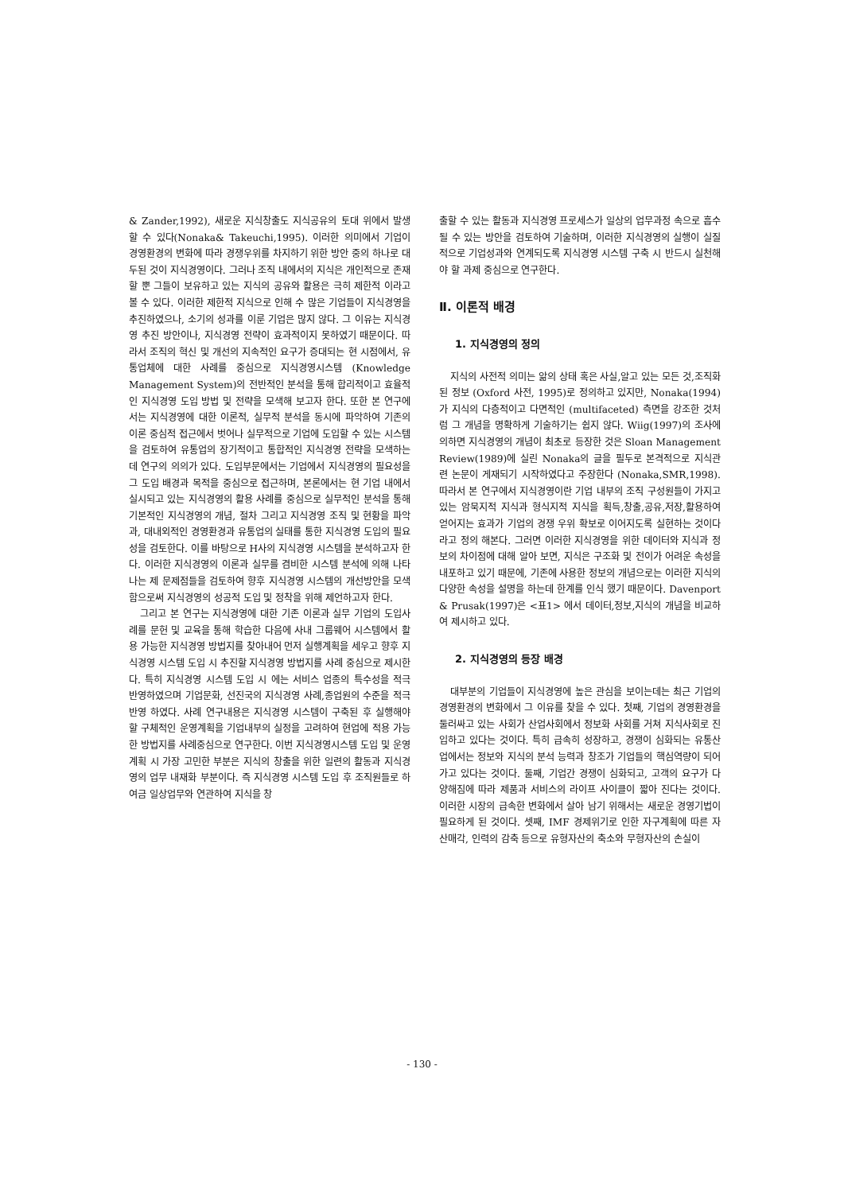& Zander,1992), 새로운 지식창출도 지식공유의 토대 위에서 발생할 수 있다(Nonaka& Takeuchi,1995). 이러한 의미에서 기업이 경영환경의 변화에 따라 경쟁우위를 차지하기 위한 방안 중의 하나로 대두된 것이 지식경영이다. 그러나 조직 내에서의 지식은 개인적으로 존재할 뿐 그들이 보유하고 있는 지식의 공유와 활용은 극히 제한적 이라고 볼 수 있다. 이러한 제한적 지식으로 인해 수 많은 기업들이 지식경영을 추진하였으나, 소기의 성과를 이룬 기업은 많지 않다. 그 이유는 지식경영 추진 방안이나, 지식경영 전략이 효과적이지 못하였기 때문이다. 따라서 조직의 혁신 및 개선의 지속적인 요구가 증대되는 현 시점에서, 유통업체에 대한 사례를 중심으로 지식경영시스템 (Knowledge Management System)의 전반적인 분석을 통해 합리적이고 효율적인 지식경영 도입 방법 및 전략을 모색해 보고자 한다. 또한 본 연구에서는 지식경영에 대한 이론적, 실무적 분석을 동시에 파악하여 기존의 이론 중심적 접근에서 벗어나 실무적으로 기업에 도입할 수 있는 시스템을 검토하여 유통업의 장기적이고 통합적인 지식경영 전략을 모색하는데 연구의 의의가 있다. 도입부문에서는 기업에서 지식경영의 필요성을 그 도입 배경과 목적을 중심으로 접근하며, 본론에서는 현 기업 내에서 실시되고 있는 지식경영의 활용 사례를 중심으로 실무적인 분석을 통해 기본적인 지식경영의 개념, 절차 그리고 지식경영 조직 및 현황을 파악과, 대내외적인 경영환경과 유통업의 실태를 통한 지식경영 도입의 필요성을 검토한다. 이를 바탕으로 H사의 지식경영 시스템을 분석하고자 한다. 이러한 지식경영의 이론과 실무를 겸비한 시스템 분석에 의해 나타나는 제 문제점들을 검토하여 향후 지식경영 시스템의 개선방안을 모색함으로써 지식경영의 성공적 도입 및 정착을 위해 제언하고자 한다.
그리고 본 연구는 지식경영에 대한 기존 이론과 실무 기업의 도입사례를 문헌 및 교육을 통해 학습한 다음에 사내 그룹웨어 시스템에서 활용 가능한 지식경영 방법지를 찾아내어 먼저 실행계획을 세우고 향후 지식경영 시스템 도입 시 추진할 지식경영 방법지를 사례 중심으로 제시한다. 특히 지식경영 시스템 도입 시 에는 서비스 업종의 특수성을 적극 반영하였으며 기업문화, 선진국의 지식경영 사례,종업원의 수준을 적극 반영 하였다. 사례 연구내용은 지식경영 시스템이 구축된 후 실행해야 할 구체적인 운영계획을 기업내부의 실정을 고려하여 현업에 적용 가능한 방법지를 사례중심으로 연구한다. 이번 지식경영시스템 도입 및 운영 계획 시 가장 고민한 부분은 지식의 창출을 위한 일련의 활동과 지식경영의 업무 내재화 부분이다. 즉 지식경영 시스템 도입 후 조직원들로 하여금 일상업무와 연관하여 지식을 창
출할 수 있는 활동과 지식경영 프로세스가 일상의 업무과정 속으로 흡수될 수 있는 방안을 검토하여 기술하며, 이러한 지식경영의 실행이 실질적으로 기업성과와 연계되도록 지식경영 시스템 구축 시 반드시 실천해야 할 과제 중심으로 연구한다.
Ⅱ. 이론적 배경
1. 지식경영의 정의
지식의 사전적 의미는 앎의 상태 혹은 사실,알고 있는 모든 것,조직화된 정보 (Oxford 사전, 1995)로 정의하고 있지만, Nonaka(1994)가 지식의 다층적이고 다면적인 (multifaceted) 측면을 강조한 것처럼 그 개념을 명확하게 기술하기는 쉽지 않다. Wiig(1997)의 조사에 의하면 지식경영의 개념이 최초로 등장한 것은 Sloan Management Review(1989)에 실린 Nonaka의 글을 필두로 본격적으로 지식관련 논문이 게재되기 시작하였다고 주장한다 (Nonaka,SMR,1998). 따라서 본 연구에서 지식경영이란 기업 내부의 조직 구성원들이 가지고 있는 암묵지적 지식과 형식지적 지식을 획득,창출,공유,저장,활용하여 얻어지는 효과가 기업의 경쟁 우위 확보로 이어지도록 실현하는 것이다 라고 정의 해본다. 그러면 이러한 지식경영을 위한 데이터와 지식과 정보의 차이점에 대해 알아 보면, 지식은 구조화 및 전이가 어려운 속성을 내포하고 있기 때문에, 기존에 사용한 정보의 개념으로는 이러한 지식의 다양한 속성을 설명을 하는데 한계를 인식 했기 때문이다. Davenport & Prusak(1997)은 <표1> 에서 데이터,정보,지식의 개념을 비교하여 제시하고 있다.
2. 지식경영의 등장 배경
대부분의 기업들이 지식경영에 높은 관심을 보이는데는 최근 기업의 경영환경의 변화에서 그 이유를 찾을 수 있다. 첫째, 기업의 경영환경을 둘러싸고 있는 사회가 산업사회에서 정보화 사회를 거쳐 지식사회로 진입하고 있다는 것이다. 특히 급속히 성장하고, 경쟁이 심화되는 유통산업에서는 정보와 지식의 분석 능력과 창조가 기업들의 핵심역량이 되어 가고 있다는 것이다. 둘째, 기업간 경쟁이 심화되고, 고객의 요구가 다양해짐에 따라 제품과 서비스의 라이프 사이클이 짧아 진다는 것이다. 이러한 시장의 급속한 변화에서 살아 남기 위해서는 새로운 경영기법이 필요하게 된 것이다. 셋째, IMF 경제위기로 인한 자구계획에 따른 자산매각, 인력의 감축 등으로 유형자산의 축소와 무형자산의 손실이
- 130 -